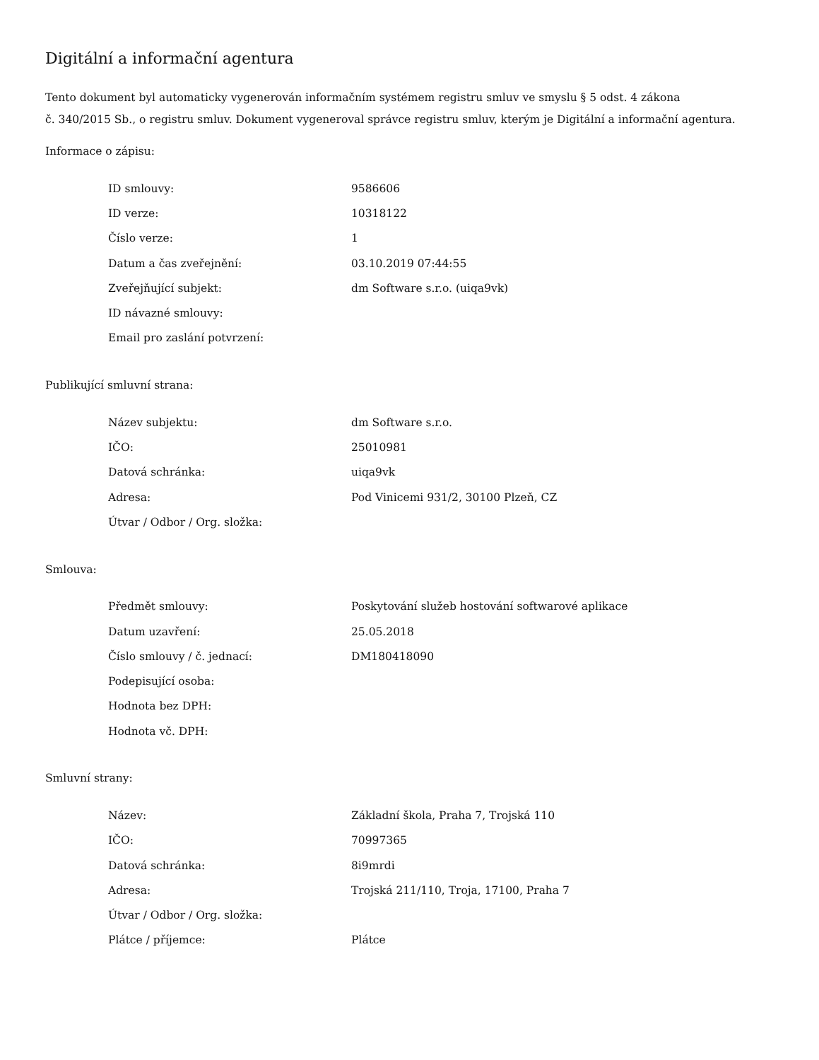Digitální a informační agentura
Tento dokument byl automaticky vygenerován informačním systémem registru smluv ve smyslu § 5 odst. 4 zákona
č. 340/2015 Sb., o registru smluv. Dokument vygeneroval správce registru smluv, kterým je Digitální a informační agentura.
Informace o zápisu:
| ID smlouvy: | 9586606 |
| ID verze: | 10318122 |
| Číslo verze: | 1 |
| Datum a čas zveřejnění: | 03.10.2019 07:44:55 |
| Zveřejňující subjekt: | dm Software s.r.o. (uiqa9vk) |
| ID návazné smlouvy: | |
| Email pro zaslání potvrzení: | |
Publikující smluvní strana:
| Název subjektu: | dm Software s.r.o. |
| IČO: | 25010981 |
| Datová schránka: | uiqa9vk |
| Adresa: | Pod Vinicemi 931/2, 30100 Plzeň, CZ |
| Útvar / Odbor / Org. složka: | |
Smlouva:
| Předmět smlouvy: | Poskytování služeb hostování softwarové aplikace |
| Datum uzavření: | 25.05.2018 |
| Číslo smlouvy / č. jednací: | DM180418090 |
| Podepisující osoba: | |
| Hodnota bez DPH: | |
| Hodnota vč. DPH: | |
Smluvní strany:
| Název: | Základní škola, Praha 7, Trojská 110 |
| IČO: | 70997365 |
| Datová schránka: | 8i9mrdi |
| Adresa: | Trojská 211/110, Troja, 17100, Praha 7 |
| Útvar / Odbor / Org. složka: | |
| Plátce / příjemce: | Plátce |